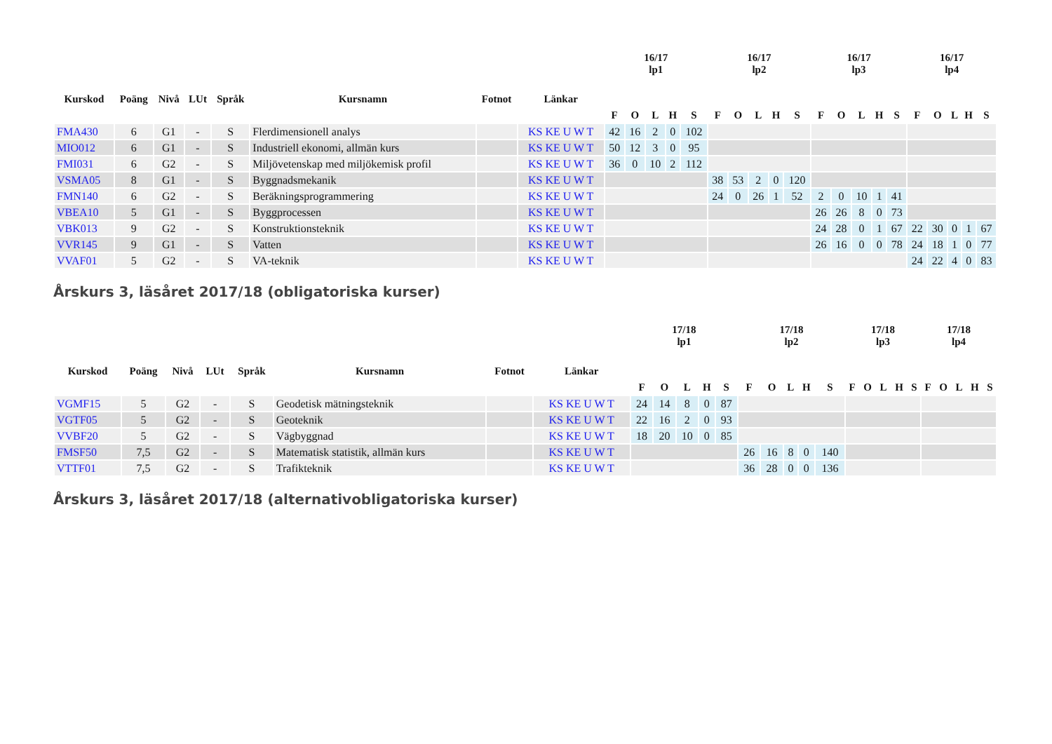| Kurskod | Poäng | Nivå | LUt | Språk | Kursnamn | Fotnot | Länkar | 16/17 lp1 | | | | | 16/17 lp2 | | | | | 16/17 lp3 | | | | | 16/17 lp4 | | | | |
| --- | --- | --- | --- | --- | --- | --- | --- | --- | --- | --- | --- | --- | --- | --- | --- | --- | --- | --- | --- | --- | --- | --- | --- | --- | --- | --- | --- |
| | | | | | | | | F | O | L | H | S | F | O | L | H | S | F | O | L | H | S | F | O | L | H | S |
| FMA430 | 6 | G1 | - | S | Flerdimensionell analys | | KS KE U W T | 42 | 16 | 2 | 0 | 102 | | | | | | | | | | | | | | | |
| MIO012 | 6 | G1 | - | S | Industriell ekonomi, allmän kurs | | KS KE U W T | 50 | 12 | 3 | 0 | 95 | | | | | | | | | | | | | | | |
| FMI031 | 6 | G2 | - | S | Miljövetenskap med miljökemisk profil | | KS KE U W T | 36 | 0 | 10 | 2 | 112 | | | | | | | | | | | | | | | |
| VSMA05 | 8 | G1 | - | S | Byggnadsmekanik | | KS KE U W T | | | | | | 38 | 53 | 2 | 0 | 120 | | | | | | | | | | |
| FMN140 | 6 | G2 | - | S | Beräkningsprogrammering | | KS KE U W T | | | | | | 24 | 0 | 26 | 1 | 52 | 2 | 0 | 10 | 1 | 41 | | | | | |
| VBEA10 | 5 | G1 | - | S | Byggprocessen | | KS KE U W T | | | | | | | | | | | 26 | 26 | 8 | 0 | 73 | | | | | |
| VBK013 | 9 | G2 | - | S | Konstruktionsteknik | | KS KE U W T | | | | | | | | | | | 24 | 28 | 0 | 1 | 67 | 22 | 30 | 0 | 1 | 67 |
| VVR145 | 9 | G1 | - | S | Vatten | | KS KE U W T | | | | | | | | | | | 26 | 16 | 0 | 0 | 78 | 24 | 18 | 1 | 0 | 77 |
| VVAF01 | 5 | G2 | - | S | VA-teknik | | KS KE U W T | | | | | | | | | | | | | | | | 24 | 22 | 4 | 0 | 83 |
Årskurs 3, läsåret 2017/18 (obligatoriska kurser)
| Kurskod | Poäng | Nivå | LUt | Språk | Kursnamn | Fotnot | Länkar | 17/18 lp1 | | | | | 17/18 lp2 | | | | | 17/18 lp3 | | | | | 17/18 lp4 | | | | |
| --- | --- | --- | --- | --- | --- | --- | --- | --- | --- | --- | --- | --- | --- | --- | --- | --- | --- | --- | --- | --- | --- | --- | --- | --- | --- | --- | --- |
| | | | | | | | | F | O | L | H | S | F | O | L | H | S | F | O | L | H | S | F | O | L | H | S |
| VGMF15 | 5 | G2 | - | S | Geodetisk mätningsteknik | | KS KE U W T | 24 | 14 | 8 | 0 | 87 | | | | | | | | | | | | | | | |
| VGTF05 | 5 | G2 | - | S | Geoteknik | | KS KE U W T | 22 | 16 | 2 | 0 | 93 | | | | | | | | | | | | | | | |
| VVBF20 | 5 | G2 | - | S | Vägbyggnad | | KS KE U W T | 18 | 20 | 10 | 0 | 85 | | | | | | | | | | | | | | | |
| FMSF50 | 7,5 | G2 | - | S | Matematisk statistik, allmän kurs | | KS KE U W T | | | | | | 26 | 16 | 8 | 0 | 140 | | | | | | | | | | |
| VTTF01 | 7,5 | G2 | - | S | Trafikteknik | | KS KE U W T | | | | | | 36 | 28 | 0 | 0 | 136 | | | | | | | | | | |
Årskurs 3, läsåret 2017/18 (alternativobligatoriska kurser)